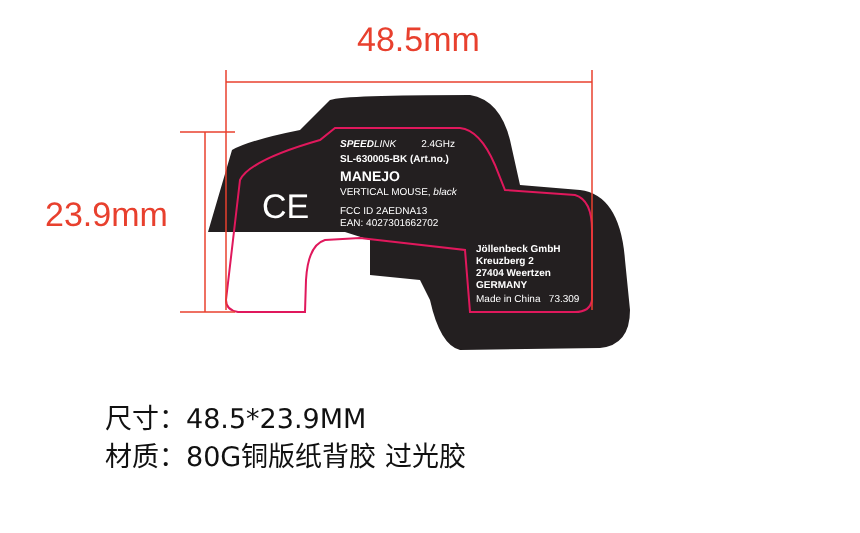48.5mm
23.9mm
SPEEDLINK 2.4GHz
SL-630005-BK (Art.no.)
MANEJO
VERTICAL MOUSE, black
FCC ID 2AEDNA13
EAN: 4027301662702
CE
Jöllenbeck GmbH
Kreuzberg 2
27404 Weertzen
GERMANY
Made in China 73.309
尺寸：48.5*23.9MM
材质：80G铜版纸背胶 过光胶